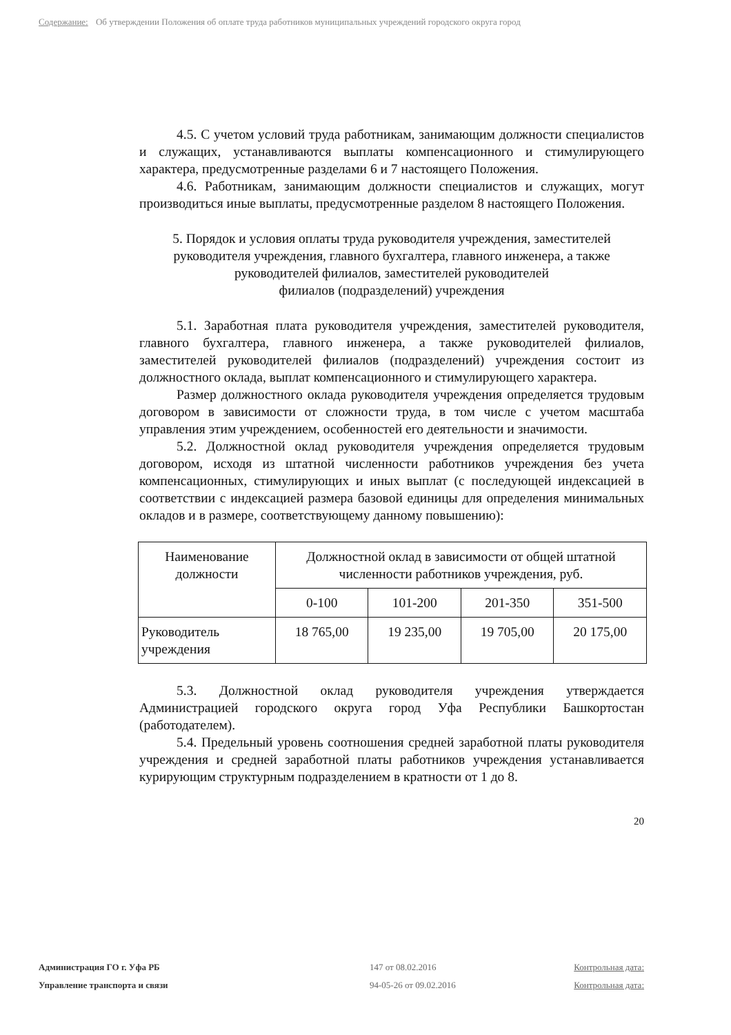Содержание: Об утверждении Положения об оплате труда работников муниципальных учреждений городского округа город
4.5. С учетом условий труда работникам, занимающим должности специалистов и служащих, устанавливаются выплаты компенсационного и стимулирующего характера, предусмотренные разделами 6 и 7 настоящего Положения.
4.6. Работникам, занимающим должности специалистов и служащих, могут производиться иные выплаты, предусмотренные разделом 8 настоящего Положения.
5. Порядок и условия оплаты труда руководителя учреждения, заместителей руководителя учреждения, главного бухгалтера, главного инженера, а также руководителей филиалов, заместителей руководителей
филиалов (подразделений) учреждения
5.1. Заработная плата руководителя учреждения, заместителей руководителя, главного бухгалтера, главного инженера, а также руководителей филиалов, заместителей руководителей филиалов (подразделений) учреждения состоит из должностного оклада, выплат компенсационного и стимулирующего характера.
Размер должностного оклада руководителя учреждения определяется трудовым договором в зависимости от сложности труда, в том числе с учетом масштаба управления этим учреждением, особенностей его деятельности и значимости.
5.2. Должностной оклад руководителя учреждения определяется трудовым договором, исходя из штатной численности работников учреждения без учета компенсационных, стимулирующих и иных выплат (с последующей индексацией в соответствии с индексацией размера базовой единицы для определения минимальных окладов и в размере, соответствующему данному повышению):
| Наименование должности | Должностной оклад в зависимости от общей штатной численности работников учреждения, руб. | | | |
| --- | --- | --- | --- | --- |
| | 0-100 | 101-200 | 201-350 | 351-500 |
| Руководитель учреждения | 18 765,00 | 19 235,00 | 19 705,00 | 20 175,00 |
5.3. Должностной оклад руководителя учреждения утверждается Администрацией городского округа город Уфа Республики Башкортостан (работодателем).
5.4. Предельный уровень соотношения средней заработной платы руководителя учреждения и средней заработной платы работников учреждения устанавливается курирующим структурным подразделением в кратности от 1 до 8.
20
Администрация ГО г. Уфа РБ
147 от 08.02.2016
Контрольная дата:
Управление транспорта и связи
94-05-26 от 09.02.2016
Контрольная дата: